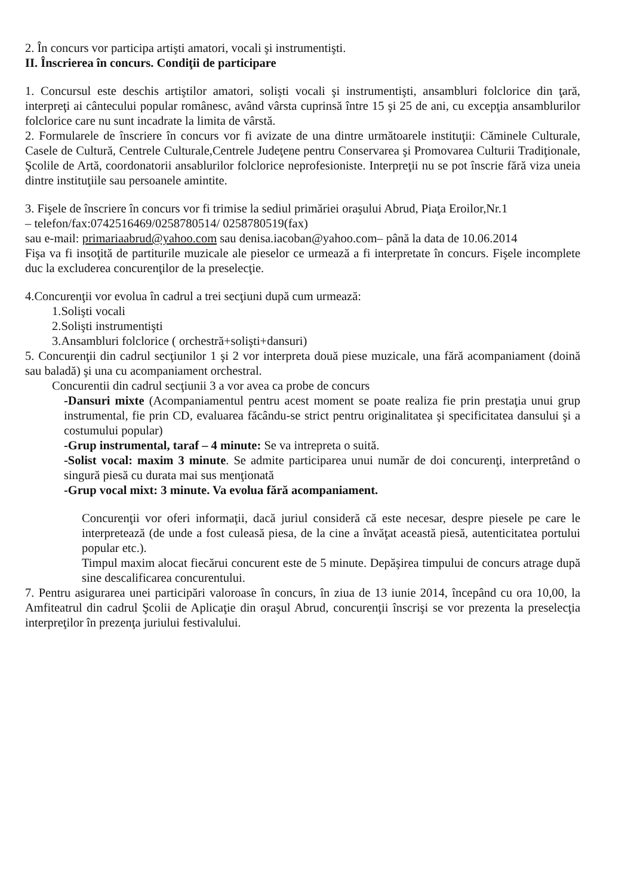2. În concurs vor participa artişti amatori, vocali şi instrumentişti.
II. Înscrierea în concurs. Condiţii de participare
1. Concursul este deschis artiştilor amatori, solişti vocali şi instrumentişti, ansambluri folclorice din ţară, interpreţi ai cântecului popular românesc, având vârsta cuprinsă între 15 şi 25 de ani, cu excepţia ansamblurilor folclorice care nu sunt incadrate la limita de vârstă.
2. Formularele de înscriere în concurs vor fi avizate de una dintre următoarele instituţii: Căminele Culturale, Casele de Cultură, Centrele Culturale,Centrele Judeţene pentru Conservarea şi Promovarea Culturii Tradiţionale, Şcolile de Artă, coordonatorii ansablurilor folclorice neprofesioniste. Interpreţii nu se pot înscrie fără viza uneia dintre instituţiile sau persoanele amintite.
3. Fişele de înscriere în concurs vor fi trimise la sediul primăriei oraşului Abrud, Piaţa Eroilor,Nr.1
– telefon/fax:0742516469/0258780514/ 0258780519(fax)
sau e-mail: primariaabrud@yahoo.com sau denisa.iacoban@yahoo.com– până la data de 10.06.2014
Fişa va fi insoţită de partiturile muzicale ale pieselor ce urmează a fi interpretate în concurs. Fişele incomplete duc la excluderea concurenţilor de la preselecţie.
4.Concurenţii vor evolua în cadrul a trei secţiuni după cum urmează:
1.Solişti vocali
2.Solişti instrumentişti
3.Ansambluri folclorice ( orchestră+solişti+dansuri)
5. Concurenţii din cadrul secţiunilor 1 şi 2 vor interpreta două piese muzicale, una fără acompaniament (doină sau baladă) şi una cu acompaniament orchestral.
Concurentii din cadrul secţiunii 3 a vor avea ca probe de concurs
-Dansuri mixte (Acompaniamentul pentru acest moment se poate realiza fie prin prestaţia unui grup instrumental, fie prin CD, evaluarea făcându-se strict pentru originalitatea şi specificitatea dansului şi a costumului popular)
-Grup instrumental, taraf – 4 minute: Se va intrepreta o suită.
-Solist vocal: maxim 3 minute. Se admite participarea unui număr de doi concurenţi, interpretând o singură piesă cu durata mai sus menţionată
-Grup vocal mixt: 3 minute. Va evolua fără acompaniament.
Concurenţii vor oferi informaţii, dacă juriul consideră că este necesar, despre piesele pe care le interpretează (de unde a fost culeasă piesa, de la cine a învăţat această piesă, autenticitatea portului popular etc.).
Timpul maxim alocat fiecărui concurent este de 5 minute. Depăşirea timpului de concurs atrage după sine descalificarea concurentului.
7. Pentru asigurarea unei participări valoroase în concurs, în ziua de 13 iunie 2014, începând cu ora 10,00, la Amfiteatrul din cadrul Şcolii de Aplicaţie din oraşul Abrud, concurenţii înscrişi se vor prezenta la preselecţia interpreţilor în prezenţa juriului festivalului.